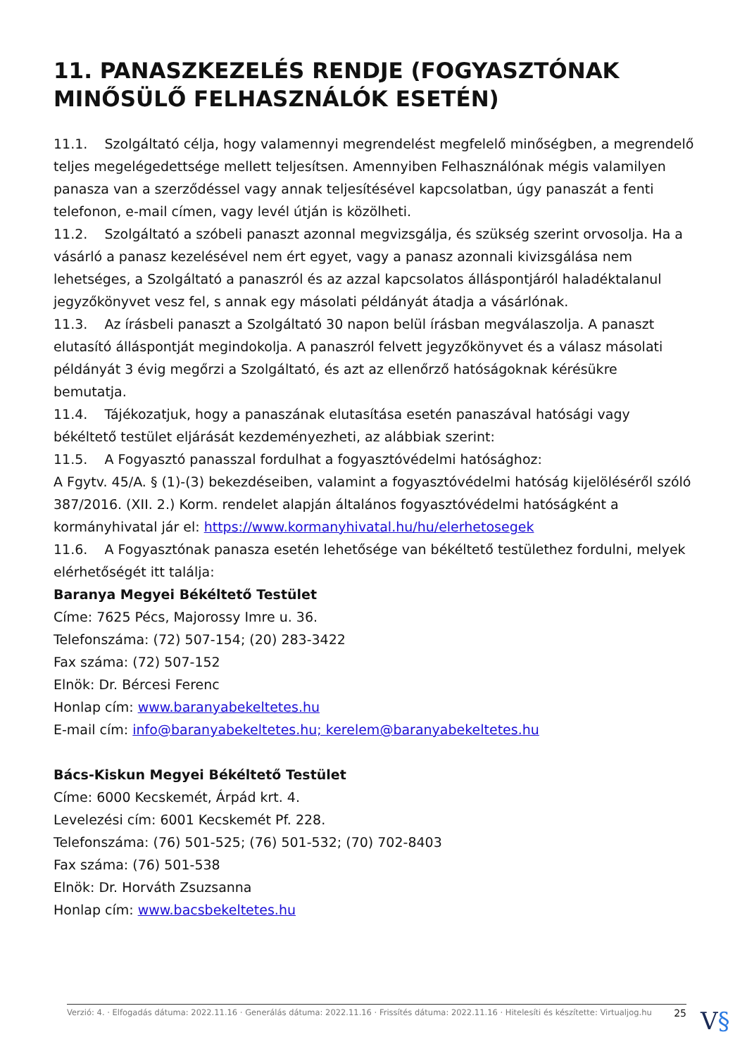11. PANASZKEZELÉS RENDJE (FOGYASZTÓNAK MINŐSÜLŐ FELHASZNÁLÓK ESETÉN)
11.1. Szolgáltató célja, hogy valamennyi megrendelést megfelelő minőségben, a megrendelő teljes megelégedettsége mellett teljesítsen. Amennyiben Felhasználónak mégis valamilyen panasza van a szerződéssel vagy annak teljesítésével kapcsolatban, úgy panaszát a fenti telefonon, e-mail címen, vagy levél útján is közölheti.
11.2. Szolgáltató a szóbeli panaszt azonnal megvizsgálja, és szükség szerint orvosolja. Ha a vásárló a panasz kezelésével nem ért egyet, vagy a panasz azonnali kivizsgálása nem lehetséges, a Szolgáltató a panaszról és az azzal kapcsolatos álláspontjáról haladéktalanul jegyzőkönyvet vesz fel, s annak egy másolati példányát átadja a vásárlónak.
11.3. Az írásbeli panaszt a Szolgáltató 30 napon belül írásban megválaszolja. A panaszt elutasító álláspontját megindokolja. A panaszról felvett jegyzőkönyvet és a válasz másolati példányát 3 évig megőrzi a Szolgáltató, és azt az ellenőrző hatóságoknak kérésükre bemutatja.
11.4. Tájékozatjuk, hogy a panaszának elutasítása esetén panaszával hatósági vagy békéltető testület eljárását kezdeményezheti, az alábbiak szerint:
11.5. A Fogyasztó panasszal fordulhat a fogyasztóvédelmi hatósághoz:
A Fgytv. 45/A. § (1)-(3) bekezdéseiben, valamint a fogyasztóvédelmi hatóság kijelöléséről szóló 387/2016. (XII. 2.) Korm. rendelet alapján általános fogyasztóvédelmi hatóságként a kormányhivatal jár el: https://www.kormanyhivatal.hu/hu/elerhetosegek
11.6. A Fogyasztónak panasza esetén lehetősége van békéltető testülethez fordulni, melyek elérhetőségét itt találja:
Baranya Megyei Békéltető Testület
Címe: 7625 Pécs, Majorossy Imre u. 36.
Telefonszáma: (72) 507-154; (20) 283-3422
Fax száma: (72) 507-152
Elnök: Dr. Bércesi Ferenc
Honlap cím: www.baranyabekeltetes.hu
E-mail cím: info@baranyabekeltetes.hu; kerelem@baranyabekeltetes.hu
Bács-Kiskun Megyei Békéltető Testület
Címe: 6000 Kecskemét, Árpád krt. 4.
Levelezési cím: 6001 Kecskemét Pf. 228.
Telefonszáma: (76) 501-525; (76) 501-532; (70) 702-8403
Fax száma: (76) 501-538
Elnök: Dr. Horváth Zsuzsanna
Honlap cím: www.bacsbekeltetes.hu
Verzió: 4. · Elfogadás dátuma: 2022.11.16 · Generálás dátuma: 2022.11.16 · Frissítés dátuma: 2022.11.16 · Hitelesíti és készítette: Virtualjog.hu 25
V§